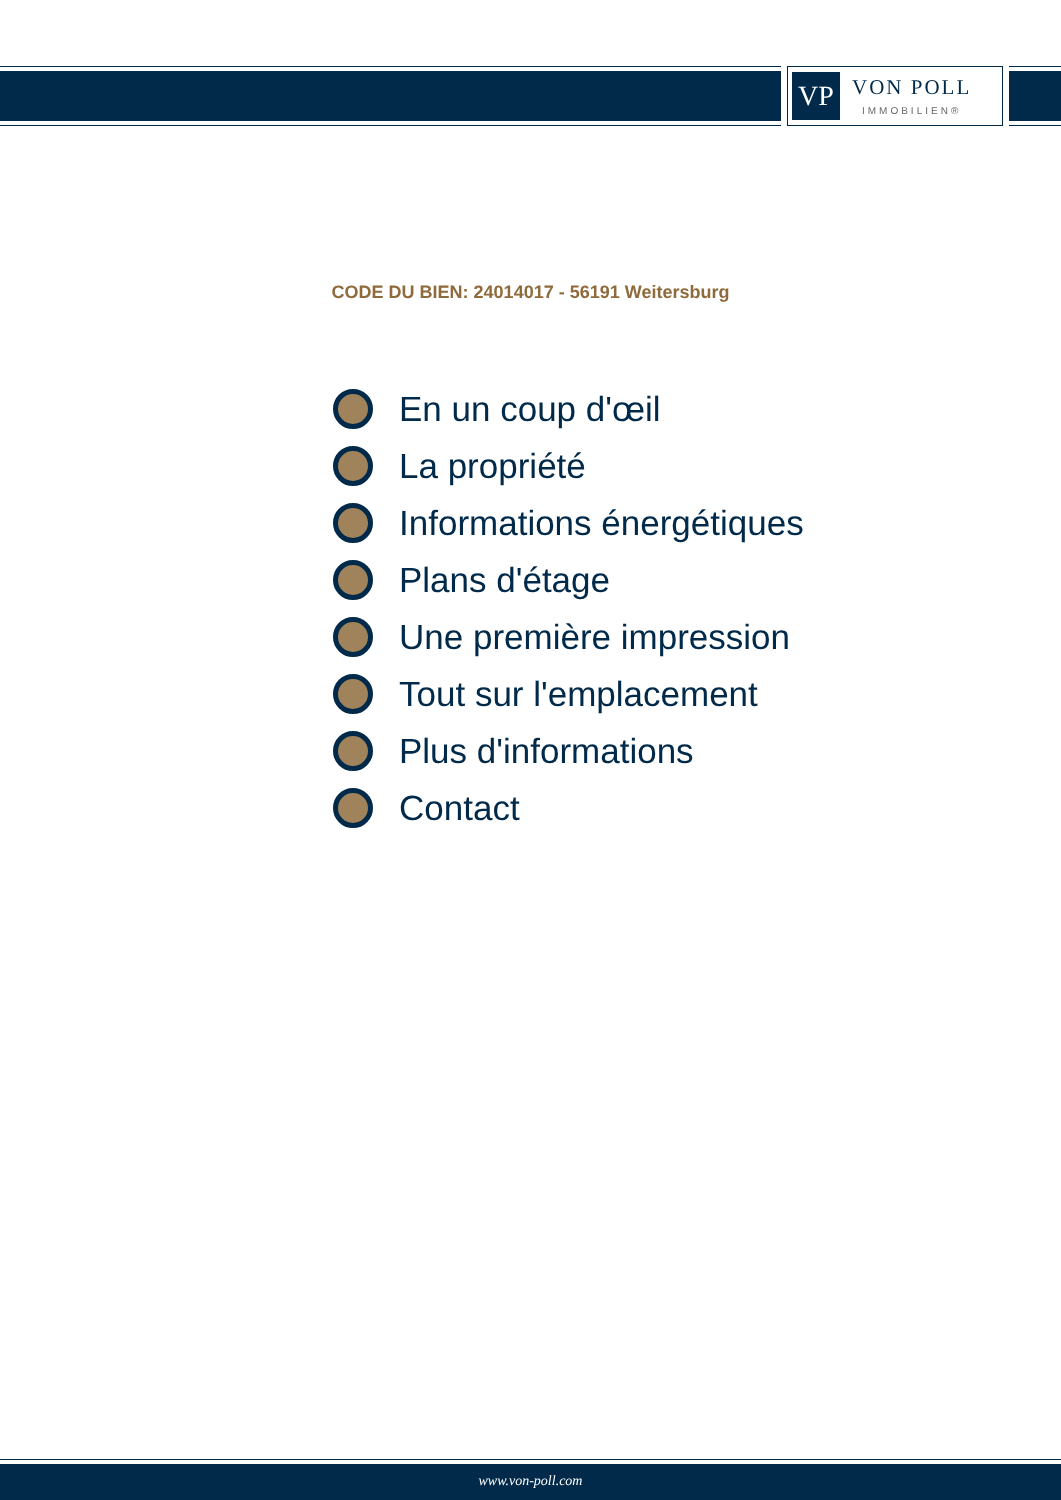VP
VON POLL
IMMOBILIEN®
CODE DU BIEN: 24014017 - 56191 Weitersburg
En un coup d'œil
La propriété
Informations énergétiques
Plans d'étage
Une première impression
Tout sur l'emplacement
Plus d'informations
Contact
www.von-poll.com